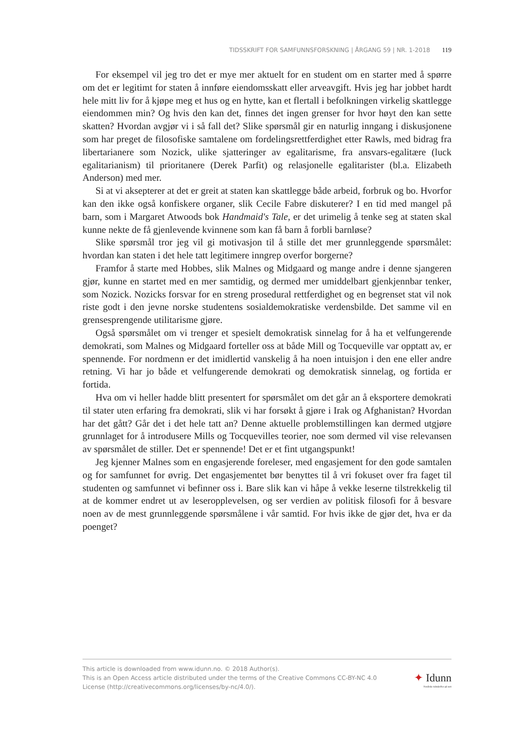TIDSSKRIFT FOR SAMFUNNSFORSKNING | ÅRGANG 59 | NR. 1-2018 119
For eksempel vil jeg tro det er mye mer aktuelt for en student om en starter med å spørre om det er legitimt for staten å innføre eiendomsskatt eller arveavgift. Hvis jeg har jobbet hardt hele mitt liv for å kjøpe meg et hus og en hytte, kan et flertall i befolkningen virkelig skattlegge eiendommen min? Og hvis den kan det, finnes det ingen grenser for hvor høyt den kan sette skatten? Hvordan avgjør vi i så fall det? Slike spørsmål gir en naturlig inngang i diskusjonene som har preget de filosofiske samtalene om fordelingsrettferdighet etter Rawls, med bidrag fra libertarianere som Nozick, ulike sjatteringer av egalitarisme, fra ansvars-egalitære (luck egalitarianism) til prioritanere (Derek Parfit) og relasjonelle egalitarister (bl.a. Elizabeth Anderson) med mer.
Si at vi aksepterer at det er greit at staten kan skattlegge både arbeid, forbruk og bo. Hvorfor kan den ikke også konfiskere organer, slik Cecile Fabre diskuterer? I en tid med mangel på barn, som i Margaret Atwoods bok Handmaid's Tale, er det urimelig å tenke seg at staten skal kunne nekte de få gjenlevende kvinnene som kan få barn å forbli barnløse?
Slike spørsmål tror jeg vil gi motivasjon til å stille det mer grunnleggende spørsmålet: hvordan kan staten i det hele tatt legitimere inngrep overfor borgerne?
Framfor å starte med Hobbes, slik Malnes og Midgaard og mange andre i denne sjangeren gjør, kunne en startet med en mer samtidig, og dermed mer umiddelbart gjenkjennbar tenker, som Nozick. Nozicks forsvar for en streng prosedural rettferdighet og en begrenset stat vil nok riste godt i den jevne norske studentens sosialdemokratiske verdensbilde. Det samme vil en grensesprengende utilitarisme gjøre.
Også spørsmålet om vi trenger et spesielt demokratisk sinnelag for å ha et velfungerende demokrati, som Malnes og Midgaard forteller oss at både Mill og Tocqueville var opptatt av, er spennende. For nordmenn er det imidlertid vanskelig å ha noen intuisjon i den ene eller andre retning. Vi har jo både et velfungerende demokrati og demokratisk sinnelag, og fortida er fortida.
Hva om vi heller hadde blitt presentert for spørsmålet om det går an å eksportere demokrati til stater uten erfaring fra demokrati, slik vi har forsøkt å gjøre i Irak og Afghanistan? Hvordan har det gått? Går det i det hele tatt an? Denne aktuelle problemstillingen kan dermed utgjøre grunnlaget for å introdusere Mills og Tocquevilles teorier, noe som dermed vil vise relevansen av spørsmålet de stiller. Det er spennende! Det er et fint utgangspunkt!
Jeg kjenner Malnes som en engasjerende foreleser, med engasjement for den gode samtalen og for samfunnet for øvrig. Det engasjementet bør benyttes til å vri fokuset over fra faget til studenten og samfunnet vi befinner oss i. Bare slik kan vi håpe å vekke leserne tilstrekkelig til at de kommer endret ut av leseropplevelsen, og ser verdien av politisk filosofi for å besvare noen av de mest grunnleggende spørsmålene i vår samtid. For hvis ikke de gjør det, hva er da poenget?
This article is downloaded from www.idunn.no. © 2018 Author(s).
This is an Open Access article distributed under the terms of the Creative Commons CC-BY-NC 4.0
License (http://creativecommons.org/licenses/by-nc/4.0/).
✦ Idunn
Nordiske tidsskrifter på nett